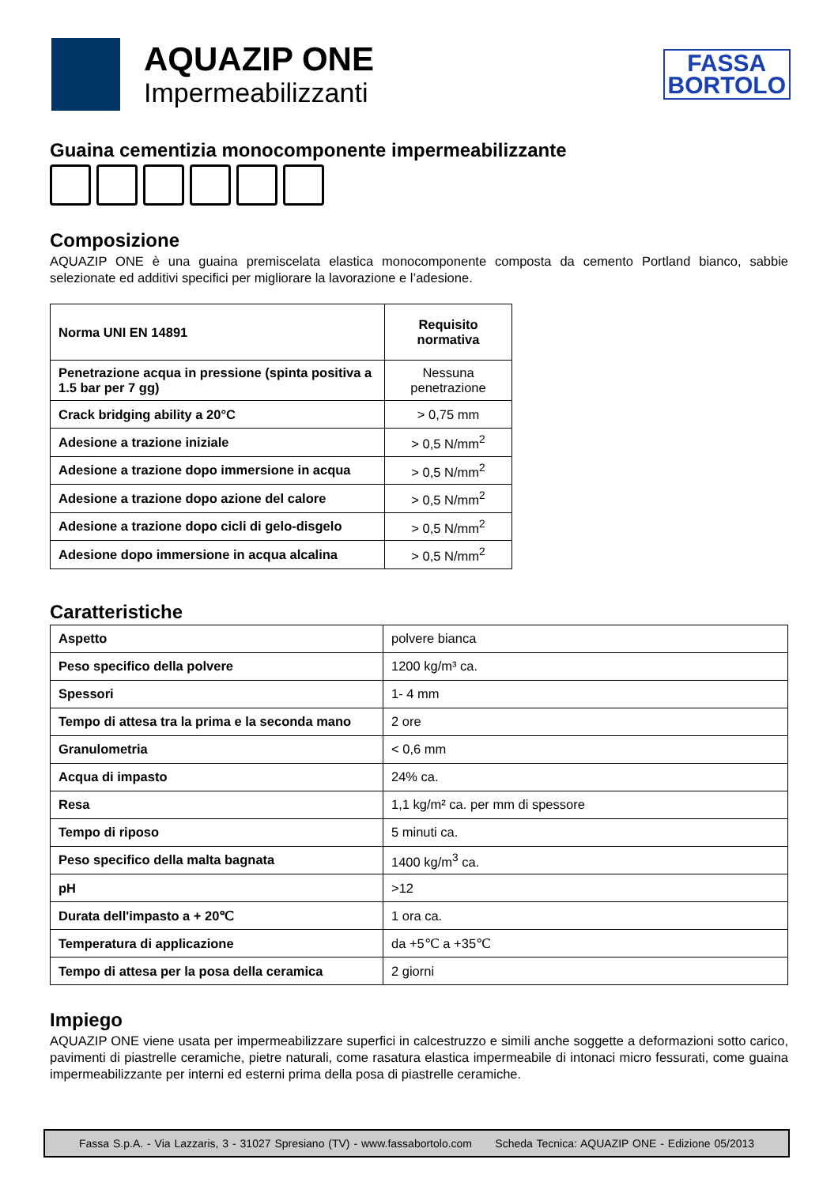AQUAZIP ONE
Impermeabilizzanti
FASSA
BORTOLO
Guaina cementizia monocomponente impermeabilizzante
Composizione
AQUAZIP ONE è una guaina premiscelata elastica monocomponente composta da cemento Portland bianco, sabbie selezionate ed additivi specifici per migliorare la lavorazione e l’adesione.
| Norma UNI EN 14891 | Requisito normativa |
| Penetrazione acqua in pressione (spinta positiva a 1.5 bar per 7 gg) | Nessuna penetrazione |
| Crack bridging ability a 20°C | > 0,75 mm |
| Adesione a trazione iniziale | > 0,5 N/mm<sup>2</sup> |
| Adesione a trazione dopo immersione in acqua | > 0,5 N/mm<sup>2</sup> |
| Adesione a trazione dopo azione del calore | > 0,5 N/mm<sup>2</sup> |
| Adesione a trazione dopo cicli di gelo-disgelo | > 0,5 N/mm<sup>2</sup> |
| Adesione dopo immersione in acqua alcalina | > 0,5 N/mm<sup>2</sup> |
Caratteristiche
| Aspetto | polvere bianca |
| Peso specifico della polvere | 1200 kg/m³ ca. |
| Spessori | 1- 4 mm |
| Tempo di attesa tra la prima e la seconda mano | 2 ore |
| Granulometria | < 0,6 mm |
| Acqua di impasto | 24% ca. |
| Resa | 1,1 kg/m² ca. per mm di spessore |
| Tempo di riposo | 5 minuti ca. |
| Peso specifico della malta bagnata | 1400 kg/m<sup>3</sup> ca. |
| pH | >12 |
| Durata dell'impasto a + 20℃ | 1 ora ca. |
| Temperatura di applicazione | da +5℃ a +35℃ |
| Tempo di attesa per la posa della ceramica | 2 giorni |
Impiego
AQUAZIP ONE viene usata per impermeabilizzare superfici in calcestruzzo e simili anche soggette a deformazioni sotto carico, pavimenti di piastrelle ceramiche, pietre naturali, come rasatura elastica impermeabile di intonaci micro fessurati, come guaina impermeabilizzante per interni ed esterni prima della posa di piastrelle ceramiche.
Fassa S.p.A. - Via Lazzaris, 3 - 31027 Spresiano (TV) - www.fassabortolo.com Scheda Tecnica: AQUAZIP ONE - Edizione 05/2013